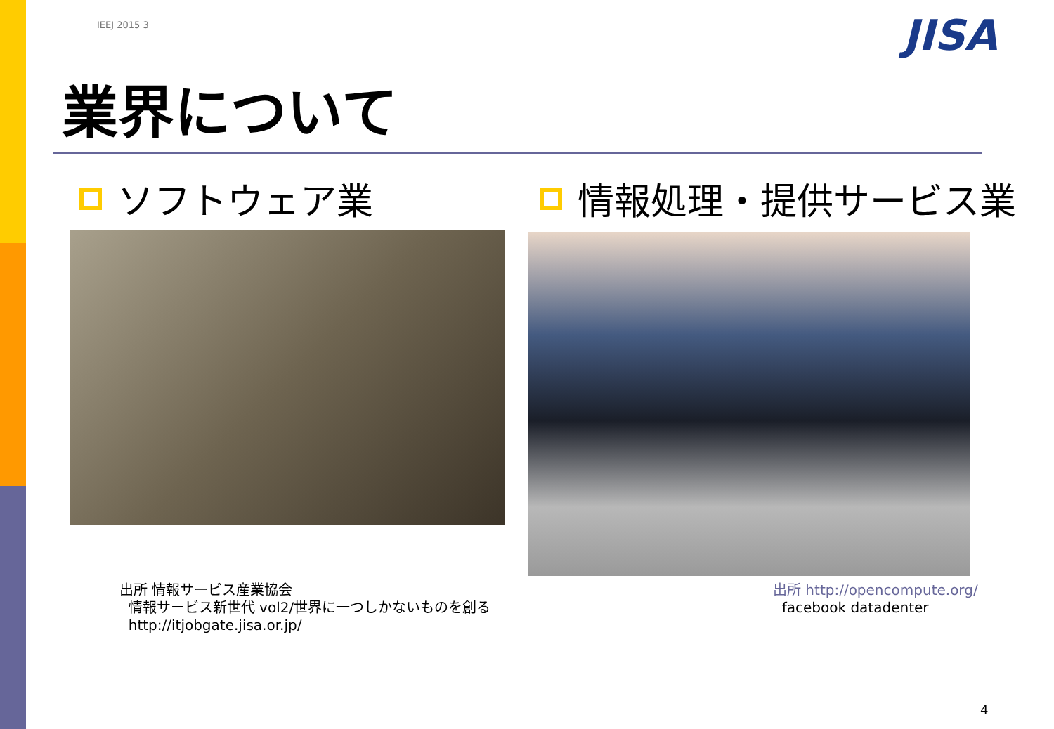IEEJ 2015 3 JISA
業界について
ソフトウェア業 情報処理・提供サービス業
出所 情報サービス産業協会
情報サービス新世代 vol2/世界に一つしかないものを創る
http://itjobgate.jisa.or.jp/
出所 http://opencompute.org/
facebook datadenter
4